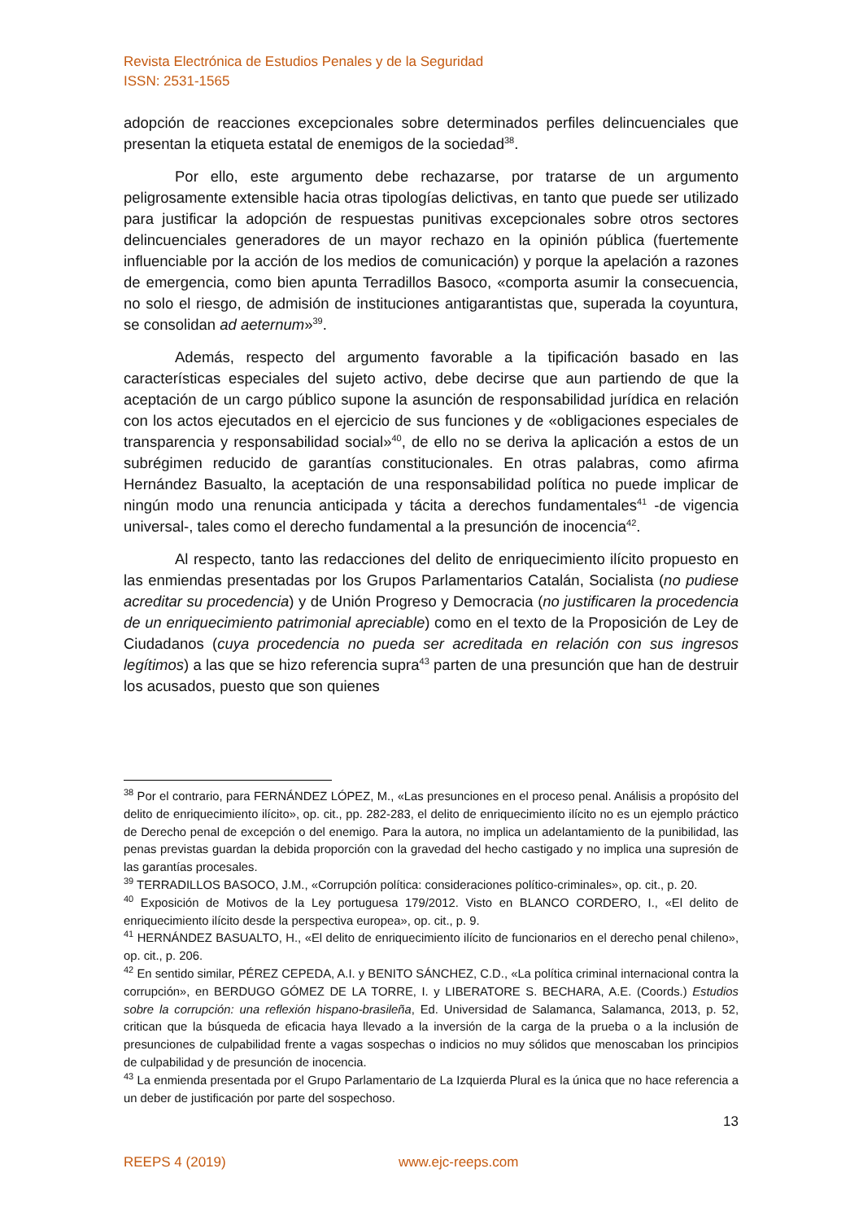Revista Electrónica de Estudios Penales y de la Seguridad
ISSN: 2531-1565
adopción de reacciones excepcionales sobre determinados perfiles delincuenciales que presentan la etiqueta estatal de enemigos de la sociedad<sup>38</sup>.
Por ello, este argumento debe rechazarse, por tratarse de un argumento peligrosamente extensible hacia otras tipologías delictivas, en tanto que puede ser utilizado para justificar la adopción de respuestas punitivas excepcionales sobre otros sectores delincuenciales generadores de un mayor rechazo en la opinión pública (fuertemente influenciable por la acción de los medios de comunicación) y porque la apelación a razones de emergencia, como bien apunta Terradillos Basoco, «comporta asumir la consecuencia, no solo el riesgo, de admisión de instituciones antigarantistas que, superada la coyuntura, se consolidan ad aeternum»<sup>39</sup>.
Además, respecto del argumento favorable a la tipificación basado en las características especiales del sujeto activo, debe decirse que aun partiendo de que la aceptación de un cargo público supone la asunción de responsabilidad jurídica en relación con los actos ejecutados en el ejercicio de sus funciones y de «obligaciones especiales de transparencia y responsabilidad social»<sup>40</sup>, de ello no se deriva la aplicación a estos de un subrégimen reducido de garantías constitucionales. En otras palabras, como afirma Hernández Basualto, la aceptación de una responsabilidad política no puede implicar de ningún modo una renuncia anticipada y tácita a derechos fundamentales<sup>41</sup> -de vigencia universal-, tales como el derecho fundamental a la presunción de inocencia<sup>42</sup>.
Al respecto, tanto las redacciones del delito de enriquecimiento ilícito propuesto en las enmiendas presentadas por los Grupos Parlamentarios Catalán, Socialista (no pudiese acreditar su procedencia) y de Unión Progreso y Democracia (no justificaren la procedencia de un enriquecimiento patrimonial apreciable) como en el texto de la Proposición de Ley de Ciudadanos (cuya procedencia no pueda ser acreditada en relación con sus ingresos legítimos) a las que se hizo referencia supra<sup>43</sup> parten de una presunción que han de destruir los acusados, puesto que son quienes
<sup>38</sup> Por el contrario, para FERNÁNDEZ LÓPEZ, M., «Las presunciones en el proceso penal. Análisis a propósito del delito de enriquecimiento ilícito», op. cit., pp. 282-283, el delito de enriquecimiento ilícito no es un ejemplo práctico de Derecho penal de excepción o del enemigo. Para la autora, no implica un adelantamiento de la punibilidad, las penas previstas guardan la debida proporción con la gravedad del hecho castigado y no implica una supresión de las garantías procesales.
<sup>39</sup> TERRADILLOS BASOCO, J.M., «Corrupción política: consideraciones político-criminales», op. cit., p. 20.
<sup>40</sup> Exposición de Motivos de la Ley portuguesa 179/2012. Visto en BLANCO CORDERO, I., «El delito de enriquecimiento ilícito desde la perspectiva europea», op. cit., p. 9.
<sup>41</sup> HERNÁNDEZ BASUALTO, H., «El delito de enriquecimiento ilícito de funcionarios en el derecho penal chileno», op. cit., p. 206.
<sup>42</sup> En sentido similar, PÉREZ CEPEDA, A.I. y BENITO SÁNCHEZ, C.D., «La política criminal internacional contra la corrupción», en BERDUGO GÓMEZ DE LA TORRE, I. y LIBERATORE S. BECHARA, A.E. (Coords.) Estudios sobre la corrupción: una reflexión hispano-brasileña, Ed. Universidad de Salamanca, Salamanca, 2013, p. 52, critican que la búsqueda de eficacia haya llevado a la inversión de la carga de la prueba o a la inclusión de presunciones de culpabilidad frente a vagas sospechas o indicios no muy sólidos que menoscaban los principios de culpabilidad y de presunción de inocencia.
<sup>43</sup> La enmienda presentada por el Grupo Parlamentario de La Izquierda Plural es la única que no hace referencia a un deber de justificación por parte del sospechoso.
13
REEPS 4 (2019) www.ejc-reeps.com